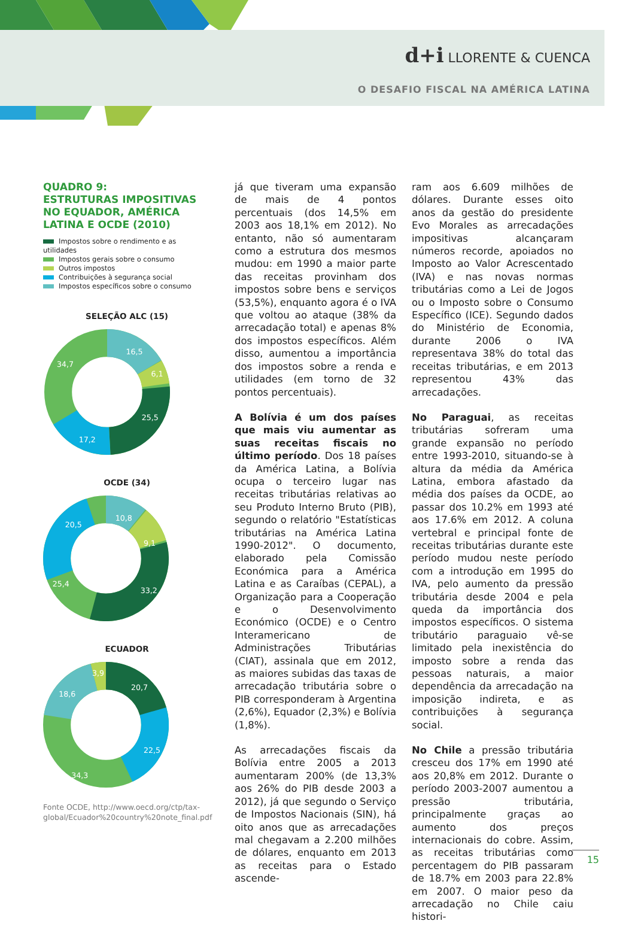d+i LLORENTE & CUENCA
O DESAFIO FISCAL NA AMÉRICA LATINA
QUADRO 9:
ESTRUTURAS IMPOSITIVAS NO EQUADOR, AMÉRICA LATINA E OCDE (2010)
Impostos sobre o rendimento e as utilidades
Impostos gerais sobre o consumo
Outros impostos
Contribuições à segurança social
Impostos específicos sobre o consumo
SELEÇÃO ALC (15)
16,5
6,1
25,5
17,2
34,7
OCDE (34)
10,8
9,1
33,2
25,4
20,5
ECUADOR
3,9
20,7
22,5
34,3
18,6
Fonte OCDE, http://www.oecd.org/ctp/tax-global/Ecuador%20country%20note_final.pdf
já que tiveram uma expansão de mais de 4 pontos percentuais (dos 14,5% em 2003 aos 18,1% em 2012). No entanto, não só aumentaram como a estrutura dos mesmos mudou: em 1990 a maior parte das receitas provinham dos impostos sobre bens e serviços (53,5%), enquanto agora é o IVA que voltou ao ataque (38% da arrecadação total) e apenas 8% dos impostos específicos. Além disso, aumentou a importância dos impostos sobre a renda e utilidades (em torno de 32 pontos percentuais).
A Bolívia é um dos países que mais viu aumentar as suas receitas fiscais no último período. Dos 18 países da América Latina, a Bolívia ocupa o terceiro lugar nas receitas tributárias relativas ao seu Produto Interno Bruto (PIB), segundo o relatório "Estatísticas tributárias na América Latina 1990-2012". O documento, elaborado pela Comissão Económica para a América Latina e as Caraíbas (CEPAL), a Organização para a Cooperação e o Desenvolvimento Económico (OCDE) e o Centro Interamericano de Administrações Tributárias (CIAT), assinala que em 2012, as maiores subidas das taxas de arrecadação tributária sobre o PIB corresponderam à Argentina (2,6%), Equador (2,3%) e Bolívia (1,8%).
As arrecadações fiscais da Bolívia entre 2005 a 2013 aumentaram 200% (de 13,3% aos 26% do PIB desde 2003 a 2012), já que segundo o Serviço de Impostos Nacionais (SIN), há oito anos que as arrecadações mal chegavam a 2.200 milhões de dólares, enquanto em 2013 as receitas para o Estado ascende-
ram aos 6.609 milhões de dólares. Durante esses oito anos da gestão do presidente Evo Morales as arrecadações impositivas alcançaram números recorde, apoiados no Imposto ao Valor Acrescentado (IVA) e nas novas normas tributárias como a Lei de Jogos ou o Imposto sobre o Consumo Específico (ICE). Segundo dados do Ministério de Economia, durante 2006 o IVA representava 38% do total das receitas tributárias, e em 2013 representou 43% das arrecadações.
No Paraguai, as receitas tributárias sofreram uma grande expansão no período entre 1993-2010, situando-se à altura da média da América Latina, embora afastado da média dos países da OCDE, ao passar dos 10.2% em 1993 até aos 17.6% em 2012. A coluna vertebral e principal fonte de receitas tributárias durante este período mudou neste período com a introdução em 1995 do IVA, pelo aumento da pressão tributária desde 2004 e pela queda da importância dos impostos específicos. O sistema tributário paraguaio vê-se limitado pela inexistência do imposto sobre a renda das pessoas naturais, a maior dependência da arrecadação na imposição indireta, e as contribuições à segurança social.
No Chile a pressão tributária cresceu dos 17% em 1990 até aos 20,8% em 2012. Durante o período 2003-2007 aumentou a pressão tributária, principalmente graças ao aumento dos preços internacionais do cobre. Assim, as receitas tributárias como percentagem do PIB passaram de 18.7% em 2003 para 22.8% em 2007. O maior peso da arrecadação no Chile caiu histori-
15